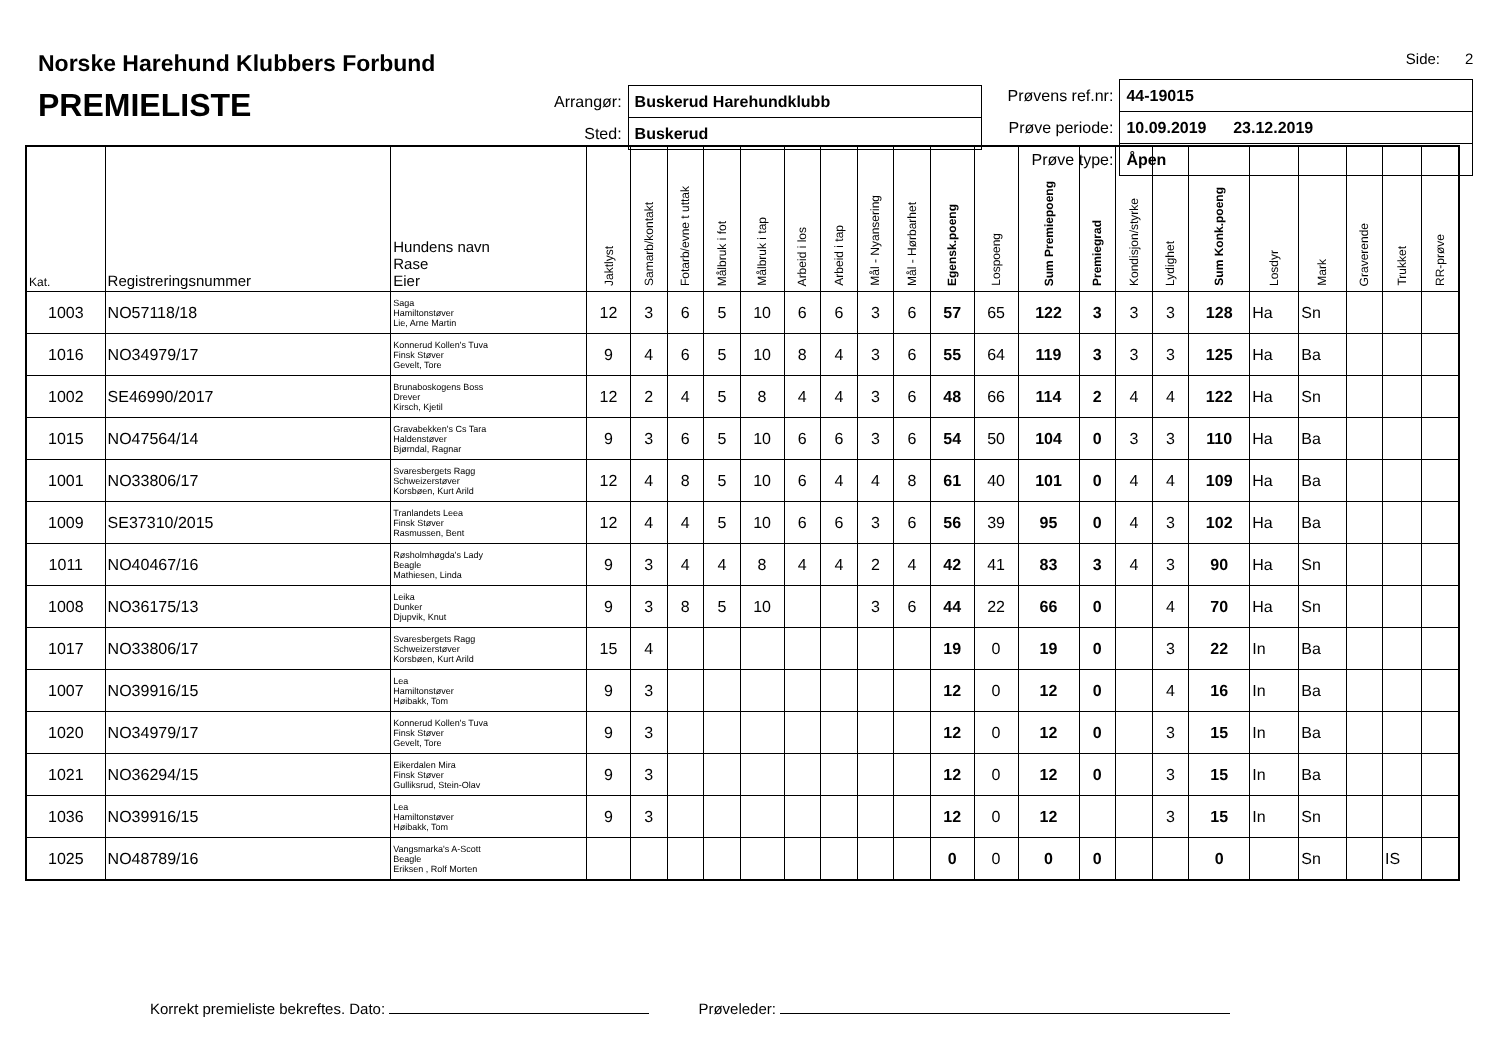Norske Harehund Klubbers Forbund
PREMIELISTE
| Arrangør: | Buskerud Harehundklubb |
| Sted: | Buskerud |
Side: 2
| Prøvens ref.nr: | 44-19015 |
| Prøve periode: | 10.09.2019 23.12.2019 |
| Prøve type: | Åpen |
| Kat. | Registreringsnummer | Hundens navn Rase Eier | Jaktlyst | Samarb/kontakt | Fotarb/evne t uttak | Målbruk i fot | Målbruk i tap | Arbeid i los | Arbeid i tap | Mål - Nyansering | Mål - Hørbarhet | Egensk.poeng | Lospoeng | Sum Premiepoeng | Premiegrad | Kondisjon/styrke | Lydighet | Sum Konk.poeng | Losdyr | Mark | Graverende | Trukket | RR-prøve |
| --- | --- | --- | --- | --- | --- | --- | --- | --- | --- | --- | --- | --- | --- | --- | --- | --- | --- | --- | --- | --- | --- | --- | --- |
| 1003 | NO57118/18 | Saga Hamiltonstøver Lie, Arne Martin | 12 | 3 | 6 | 5 | 10 | 6 | 6 | 3 | 6 | 57 | 65 | 122 | 3 | 3 | 3 | 128 | Ha | Sn | | | |
| 1016 | NO34979/17 | Konnerud Kollen's Tuva Finsk Støver Gevelt, Tore | 9 | 4 | 6 | 5 | 10 | 8 | 4 | 3 | 6 | 55 | 64 | 119 | 3 | 3 | 3 | 125 | Ha | Ba | | | |
| 1002 | SE46990/2017 | Brunaboskogens Boss Drever Kirsch, Kjetil | 12 | 2 | 4 | 5 | 8 | 4 | 4 | 3 | 6 | 48 | 66 | 114 | 2 | 4 | 4 | 122 | Ha | Sn | | | |
| 1015 | NO47564/14 | Gravabekken's Cs Tara Haldenstøver Bjørndal, Ragnar | 9 | 3 | 6 | 5 | 10 | 6 | 6 | 3 | 6 | 54 | 50 | 104 | 0 | 3 | 3 | 110 | Ha | Ba | | | |
| 1001 | NO33806/17 | Svaresbergets Ragg Schweizerstøver Korsbøen, Kurt Arild | 12 | 4 | 8 | 5 | 10 | 6 | 4 | 4 | 8 | 61 | 40 | 101 | 0 | 4 | 4 | 109 | Ha | Ba | | | |
| 1009 | SE37310/2015 | Tranlandets Leea Finsk Støver Rasmussen, Bent | 12 | 4 | 4 | 5 | 10 | 6 | 6 | 3 | 6 | 56 | 39 | 95 | 0 | 4 | 3 | 102 | Ha | Ba | | | |
| 1011 | NO40467/16 | Røsholmhøgda's Lady Beagle Mathiesen, Linda | 9 | 3 | 4 | 4 | 8 | 4 | 4 | 2 | 4 | 42 | 41 | 83 | 3 | 4 | 3 | 90 | Ha | Sn | | | |
| 1008 | NO36175/13 | Leika Dunker Djupvik, Knut | 9 | 3 | 8 | 5 | 10 | | | 3 | 6 | 44 | 22 | 66 | 0 | | 4 | 70 | Ha | Sn | | | |
| 1017 | NO33806/17 | Svaresbergets Ragg Schweizerstøver Korsbøen, Kurt Arild | 15 | 4 | | | | | | | | 19 | 0 | 19 | 0 | | 3 | 22 | In | Ba | | | |
| 1007 | NO39916/15 | Lea Hamiltonstøver Høibakk, Tom | 9 | 3 | | | | | | | | 12 | 0 | 12 | 0 | | 4 | 16 | In | Ba | | | |
| 1020 | NO34979/17 | Konnerud Kollen's Tuva Finsk Støver Gevelt, Tore | 9 | 3 | | | | | | | | 12 | 0 | 12 | 0 | | 3 | 15 | In | Ba | | | |
| 1021 | NO36294/15 | Eikerdalen Mira Finsk Støver Gulliksrud, Stein-Olav | 9 | 3 | | | | | | | | 12 | 0 | 12 | 0 | | 3 | 15 | In | Ba | | | |
| 1036 | NO39916/15 | Lea Hamiltonstøver Høibakk, Tom | 9 | 3 | | | | | | | | 12 | 0 | 12 | | | 3 | 15 | In | Sn | | | |
| 1025 | NO48789/16 | Vangsmarka's A-Scott Beagle Eriksen , Rolf Morten | | | | | | | | | | 0 | 0 | 0 | 0 | | | 0 | | Sn | | IS | |
Korrekt premieliste bekreftes. Dato: Prøveleder: